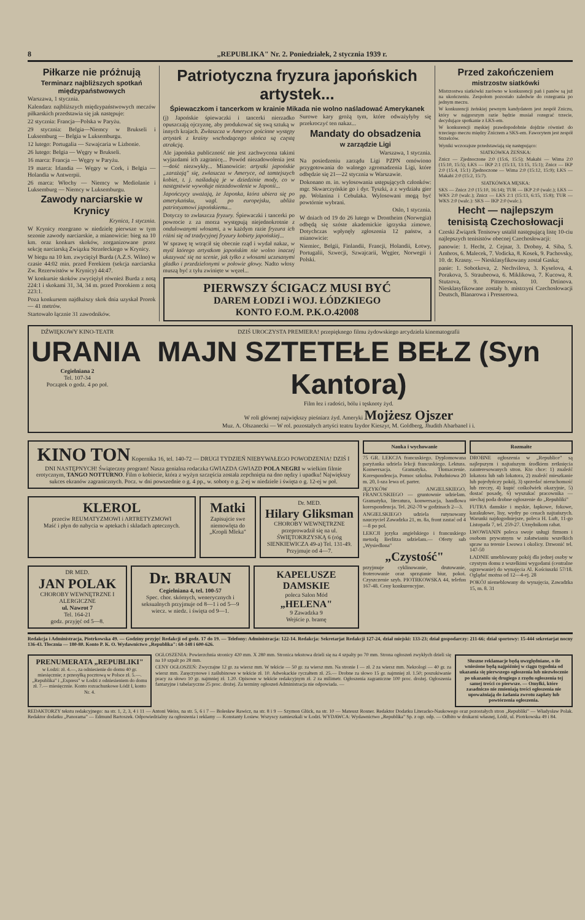8 „REPUBLIKA" Nr. 2. Poniedziałek, 2 stycznia 1939 r.
Piłkarze nie próżnują
Terminarz najbliższych spotkań międzypaństwowych
Warszawa, 1 stycznia.
Kalendarz najbliższych międzypaństwowych meczów piłkarskich przedstawia się jak następuje:
22 stycznia: Francja—Polska w Paryżu.
29 stycznia: Belgia—Niemcy w Brukseli i Luksemburg — Belgia w Luksemburgu.
12 lutego: Portugalia — Szwajcaria w Lizbonie.
26 lutego: Belgia — Węgry w Brukseli.
16 marca: Francja — Węgry w Paryżu.
19 marca: Irlandia — Węgry w Cork, i Belgia — Holandia w Antwerpii.
26 marca: Włochy — Niemcy w Mediolanie i Luksemburg — Niemcy w Luksemburgu.
Zawody narciarskie w Krynicy
Krynica, 1 stycznia.
W Krynicy rozegrano w niedzielę pierwsze w tym sezonie zawody narciarskie, a mianowicie: bieg na 10 km. oraz konkurs skoków, zorganizowane przez sekcję narciarską Związku Strzeleckiego w Krynicy.
W biegu na 10 km. zwyciężył Burda (A.Z.S. Wilno) w czasie 44:02 min. przed Ferekiem (sekcja narciarska Zw. Rezerwistów w Krynicy) 44:47.
W konkursie skoków zwyciężył również Burda z notą 224:1 i skokami 31, 34, 34 m. przed Prorokiem z notą 223:1.
Poza konkursem najdłuższy skok dnia uzyskał Prorok — 41 metrów.
Startowało łącznie 31 zawodników.
Patriotyczna fryzura japońskich artystek...
Śpiewaczkom i tancerkom w krainie Mikada nie wolno naśladować Amerykanek
(j) Japońskie śpiewaczki i tancerki nierzadko opuszczają ojczyznę, aby produkować się swą sztuką w innych krajach. Zwłaszcza w Ameryce gościnne występy artystek z krainy wschodzącego słońca są częstą atrakcją.
Ale japońska publiczność nie jest zachwycona takimi wyjazdami ich zagranicę... Powód niezadowolenia jest—dość niezwykły... Mianowicie: artystki japońskie „zarażają" się, zwłaszcza w Ameryce, od tamtejszych kobiet, t. j. naśladują je w dziedzinie mody, co w następstwie wywołuje niezadowolenie w Japonii...
Japończycy uważają, że Japonka, która ubiera się po amerykańsku, wzgl. po europejsku, ubliża patriotyzmowi japońskiemu...
Dotyczy to zwłaszcza fryzury. Śpiewaczki i tancerki po powrocie z za morza występują niejednokrotnie z ondulowanymi włosami, a w każdym razie fryzura ich różni się od tradycyjnej fryzury kobiety japońskiej...
W sprawę tę wtrącił się obecnie rząd i wydał nakaz, w myśl którego artystkom japońskim nie wolno inaczej ukazywać się na scenie, jak tylko z włosami uczesanymi gładko i przedzielonymi w połowie głowy. Nadto włosy muszą być z tyłu zwinięte w węzeł...
Surowe kary grożą tym, które odważyłyby się przekroczyć ten nakaz...
Mandaty do obsadzenia
w zarządzie Ligi
Warszawa, 1 stycznia.
Na posiedzeniu zarządu Ligi PZPN omówiono przygotowania do walnego zgromadzenia Ligi, które odbędzie się 21—22 stycznia w Warszawie.
Dokonano m. in. wylosowania ustępujących członków: mgr. Skwarczyńskie go i dyr. Tyszki, a z wydziału gier pp. Wolanina i Cebulaka. Wylosowani mogą być powtórnie wybrani.
Oslo, 1 stycznia.
W dniach od 19 do 26 lutego w Drontheim (Norwegia) odbędą się szóste akademickie igrzyska zimowe. Dotychczas wpłynęły zgłoszenia 12 państw, a mianowicie:
Niemiec, Belgii, Finlandii, Francji, Holandii, Łotwy, Portugalii, Szwecji, Szwajcarii, Węgier, Norwegii i Polski.
PIERWSZY ŚCIGACZ MUSI BYĆ
DAREM ŁODZI i WOJ. ŁÓDZKIEGO
KONTO F.O.M. P.K.O.42008
Przed zakończeniem
mistrzostw siatkówki
Mistrzostwa siatkówki zarówno w konkurencji pań i panów są już na ukończeniu. Zespołom pozostało zaledwie do rozegrania po jednym meczu.
W konkurencji żeńskiej pewnym kandydatem jest zespół Zniczu, który w najgorszym razie będzie musiał rozegrać trzecie, decydujące spotkanie z ŁKS-em.
W konkurencji męskiej prawdopodobnie dojdzie również do trzeciego meczu między Zniczem a SKS-em. Faworytem jest zespół Strzelców.
Wyniki wczorajsze przedstawiają się następująco:
SIATKÓWKA ŻEŃSKA:
Znicz — Zjednoczone 2:0 (15:6, 15:5); Makabi — Wima 2:0 (15:10, 15:5); ŁKS — IKP 2:1 (15:13, 13:15, 15:1); Znicz — IKP 2:0 (15:4, 15:1) Zjednoczone — Wima 2:0 (15:12, 15:9); ŁKS — Makabi 2:0 (15:2, 15:7).
SIATKÓWKA MĘSKA:
SKS — Znicz 2:0 (15:10, 16:14); TUR — IKP 2:0 (walc.); ŁKS — WKS 2:0 (walc.); Znicz — ŁKS 2:1 (15:13, 6:15, 15:8); TUR — WKS 2:0 (walc.): SKS — IKP 2:0 (walc.).
Hecht — najlepszym tenisistą Czechosłowacji
Czeski Związek Tenisowy ustalił następującą listę 10-ciu najlepszych tenisistów obecnej Czechosłowacji:
panowie: 1. Hecht, 2. Cejnar, 3. Drobny, 4. Siba, 5. Ambros, 6. Malecek, 7. Vodicka, 8. Kosek, 9. Pachovsky, 10. dr. Krasny. — Niesklasyfikowany został Gaska;
panie: 1. Sobotkova, 2. Nechvilova, 3. Kyselova, 4. Porakova, 5. Straubeowa, 6. Miklikowa, 7. Kucowa, 8. Stutzova, 9. Pittnerowa, 10. Drtinova. Niesklasyfikowane zostały b. mistrzyni Czechosłowacji Deutsch, Blanarowa i Presserowa.
DŹWIĘKOWY KINO-TEATR
URANIA
Cegielniana 2
Tel. 107-34
Początek o godz. 4 po poł.
DZIŚ UROCZYSTA PREMIERA! przepięknego filmu żydowskiego arcydzieła kinematografii
MAJN SZTETEŁE BEŁZ (Syn Kantora)
Film łez i radości, bólu i tęsknoty żyd.
W roli głównej największy pieśniarz żyd. Ameryki Mojżesz Ojszer
Muz. A. Olszanecki — W rol. pozostałych artyści teatru Izydor Kieszyr, M. Goldberg, Jhudith Abarbanel i i.
KINO TON Kopernika 16, tel. 140-72 — DRUGI TYDZIEŃ NIEBYWAŁEGO POWODZENIA! DZIŚ I DNI NASTĘPNYCH! Świąteczny program! Nasza genialna rodaczka GWIAZDA GWIAZD POLA NEGRI w wielkim filmie erotycznym, TANGO NOTTURNO. Film o kobiecie, która z wyżyn szczęścia została zepchnięta na dno nędzy i upadku! Największy sukces ekranów zagranicznych. Pocz. w dni powszednie o g. 4 pp., w. soboty o g. 2-ej w niedziele i święta o g. 12-ej w poł.
KLEROL
przeciw REUMATYZMOWI i ARTRETYZMOWI
Maść i płyn do nabycia w aptekach i składach aptecznych.
Matki
Zapisujcie swe niemowlęta do „Kropli Mleka"
Dr. MED.
Hilary Gliksman
CHOROBY WEWNĘTRZNE
przeprowadził się na ul. ŚWIĘTOKRZYSKĄ 6 (róg SIENKIEWICZA 49-a) Tel. 131-49. Przyjmuje od 4—7.
DR MED.
JAN POLAK
CHOROBY WEWNĘTRZNE I ALERGICZNE
ul. Nawrot 7
Tel. 164-21
godz. przyjęć od 5—8.
Dr. BRAUN
Cegielniana 4, tel. 100-57
Spec. chor. skórnych, wenerycznych i seksualnych przyjmuje od 8—1 i od 5—9 wiecz. w niedz. i święta od 9—1.
KAPELUSZE DAMSKIE
poleca Salon Mód
„HELENA"
9 Zawadzka 9
Wejście p. bramę
Nauka i wychowanie Rozmaite
75 GR. LEKCJA francuskiego. Dyplomowana paryżanka udziela lekcji francuskiego. Lektura. Konwersacja. Gramatyka. Tłomaczenie. Korespondencja. Pomoc szkolna. Południowa 20 m. 20, I-sza lewa of. parter.
JĘZYKÓW ANGIELSKIEGO, FRANCUSKIEGO — gruntownie udzielam. Gramatyka, literatura, konwersacja, handlowa korespondencja. Tel. 262-70 w godzinach 2—3.
ANGIELSKIEGO udziela rutynowany nauczyciel Zawadzka 21, m. 8a, front zastać od 4—8 po pol.
LEKCJI języka angielskiego i francuskiego metodą Berlitza udzielam.— Oferty sub „Wysiedlona"
„Czystość"
przyjmuje cyklinowanie, drutowanie, froterowanie oraz sprzątanie biur, pokoi. Czyszczenie szyb. PIOTRKOWSKA 44, telefon 167-48. Ceny konkurencyjne.
DROBNE ogłoszenia w „Republice" są najlepszym i najtańszym środkiem zetknięcia zainteresowanych stron. Kto chce: 1) znaleźć lokatora lub sub lokatora, 2) znaleźć mieszkanie lub pojedyńczy pokój, 3) sprzedać nieruchomość lub rzeczy, 4) kupić cośkolwiek okazyjnie, 5) dostać posadę, 6) wyszukać pracownika — niechaj poda drobne ogłoszenie do „Republiki"
FUTRA damskie i męskie, łapkowe, fokowe, karakułowe, lisy, wydry po cenach najtańszych. Warunki najdogodniejsze, poleca H. Luft, 11-go Listopada 7, tel. 259-27. Urzędnikom rabat.
LWOWIANIN poleca swoje usługi firmom i osobom prywatnym w załatwianiu wszelkich spraw na terenie Lwowa i okolicy. Dzwonić tel. 147-50
ŁADNIE umeblowany pokój dla jednej osoby w czystym domu z wszelkimi wygodami (centralne ogrzewanie) do wynajęcia Al. Kościuszki 57/18. Oglądać można od 12—4-ej. 28
POKÓJ niemeblowany do wynajęcia, Zawadzka 15, m. 8. 31
Redakcja i Administracja, Piotrkowska 49. — Godziny przyjęć Redakcji od godz. 17 do 19. — Telefony: Administracja: 122-14. Redakcja: Sekretarjat Redakcji 127-24, dział miejski: 133-23; dział gospodarczy: 211-66; dział sportowy: 15-444 sekretarjat nocny 136-43. Tłocznia — 180-80. Konto P. K. O. Wydawnictwo „Republika": 68-148 i 600-626.
PRENUMERATA „REPUBLIKI"
w Łodzi: zł. 4.—, za odniesienie do domu 40 gr. miesięcznie; z przesyłką pocztową w Polsce zł. 5.—. „Republika" i „Express" w Łodzi z odniesieniem do domu zł. 7.— miesięcznie. Konto rozrachunkowe Łódź I, konto Nr. 4.
OGŁOSZENIA: Powierzchnia stronicy 420 mm. X 280 mm. Stronica tekstowa dzieli się na 4 szpalty po 70 mm. Strona ogłoszeń zwykłych dzieli się na 10 szpalt po 28 mm.
CENY OGŁOSZEŃ: Zwyczajne 12 gr. za wiersz mm. W tekście — 50 gr. za wiersz mm. Na stronie I — zł. 2 za wiersz mm. Nekrologi — 40 gr. za wiersz mm. Zaręczynowe i zaślubinowe w tekście zł. 10. Adwokackie ryczałtem zł. 25.— Drobne za słowo 15 gr. najmniej zł. 1.50; poszukiwanie pracy za słowo 10 gr. najmniej zł. 1.20. Opisowe w tekście redakcyjnym zł. 2 za milimetr. Ogłoszenia zagraniczne 100 proc. drożej. Ogłoszenia fantazyjne i tabelaryczne 25 proc. drożej. Za terminy ogłoszeń Administracja nie odpowiada. —
Słuszne reklamacje będą uwzględniane, o ile wniesione będą najpóźniej w ciągu tygodnia od ukazania się pierwszego ogłoszenia lub niezwłocznie po ukazaniu się drugiego z rzędu ogłoszenia tej samej treści co pierwsze. — Omyłki, które zasadniczo nie zmieniają treści ogłoszenia nie upoważniają do żadania zwrotu zapłaty lub powtórzenia ogłoszenia.
REDAKTORZY tekstu redakcyjnego: na str. 1, 2, 3, 4 i 11 — Antoni Weiss, na str. 5, 6 i 7 — Bolesław Rawicz, na str. 8 i 9 — Szymon Glück, na str. 10 — Mateusz Rosner. Redaktor Dodatku Literacko-Naukowego oraz pozostałych stron „Republiki" — Władysław Polak. Redaktor dodatku „Panorama" — Edmund Bartoszek. Odpowiedzialny za ogłoszenia i reklamy — Konstanty Łosiew. Wszyscy zamieszkali w Łodzi. WYDAWCA: Wydawnictwo „Republika" Sp. z ogr. odp. — Odbito w drukarni własnej, Łódź, ul. Piotrkowska 49 i 84.